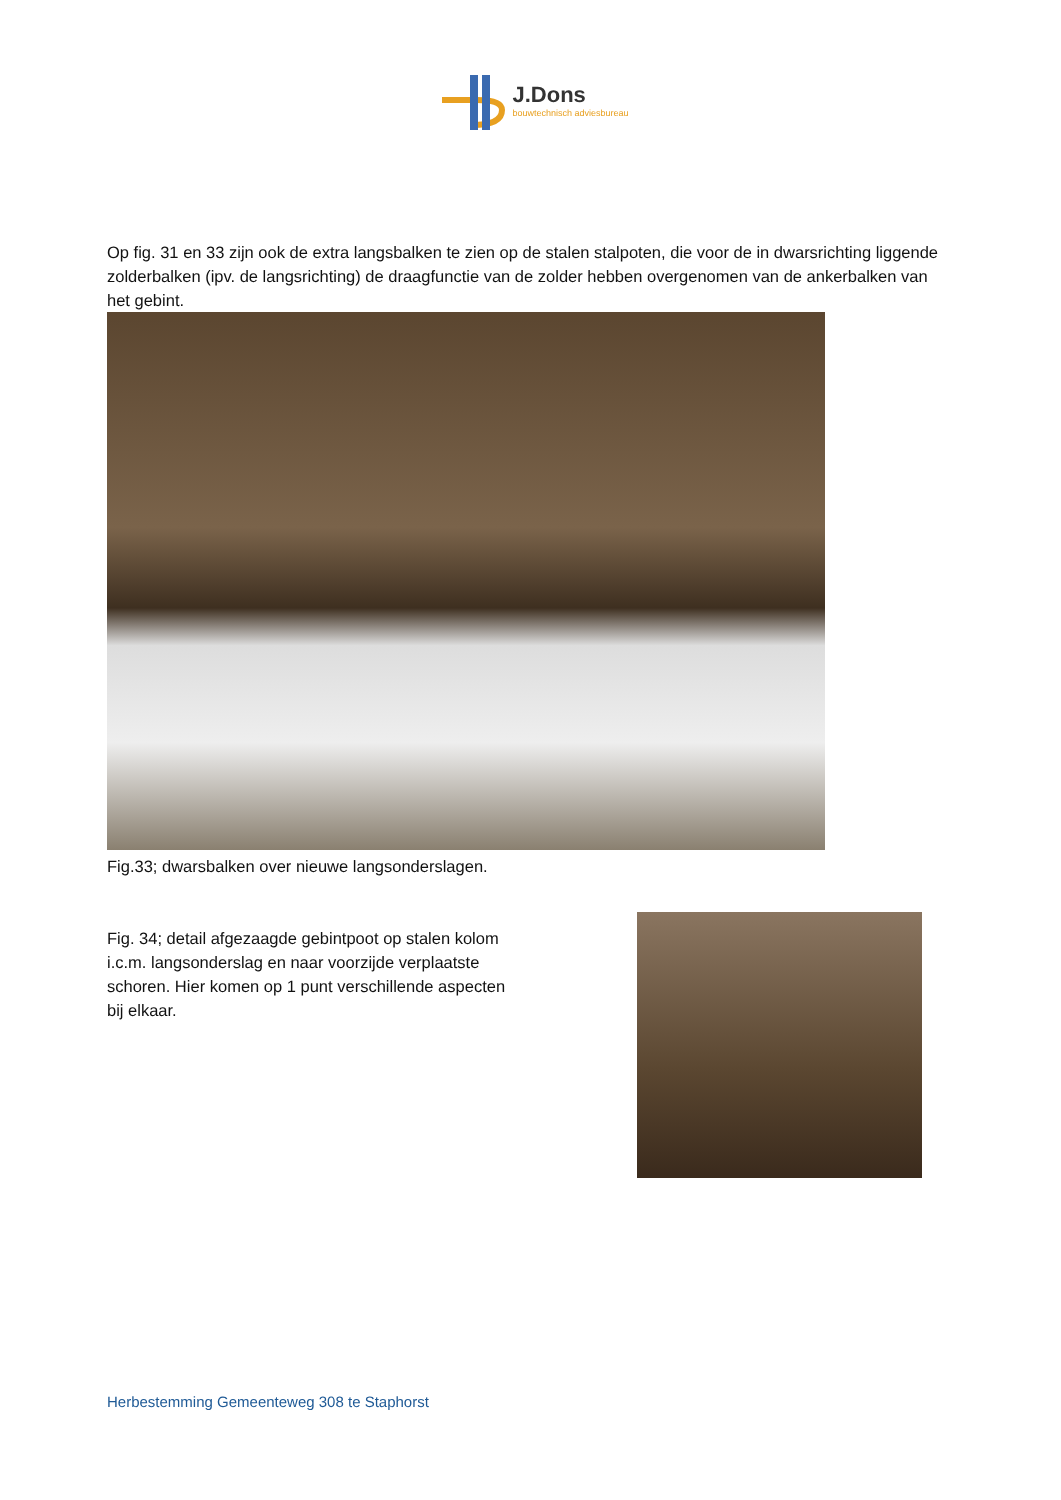J.Dons
bouwtechnisch adviesbureau
Op fig. 31 en 33 zijn ook de extra langsbalken te zien op de stalen stalpoten, die voor de in dwarsrichting liggende zolderbalken (ipv. de langsrichting) de draagfunctie van de zolder hebben overgenomen van de ankerbalken van het gebint.
Fig.33; dwarsbalken over nieuwe langsonderslagen.
Fig. 34; detail afgezaagde gebintpoot op stalen kolom i.c.m. langsonderslag en naar voorzijde verplaatste schoren. Hier komen op 1 punt verschillende aspecten bij elkaar.
Herbestemming Gemeenteweg 308 te Staphorst